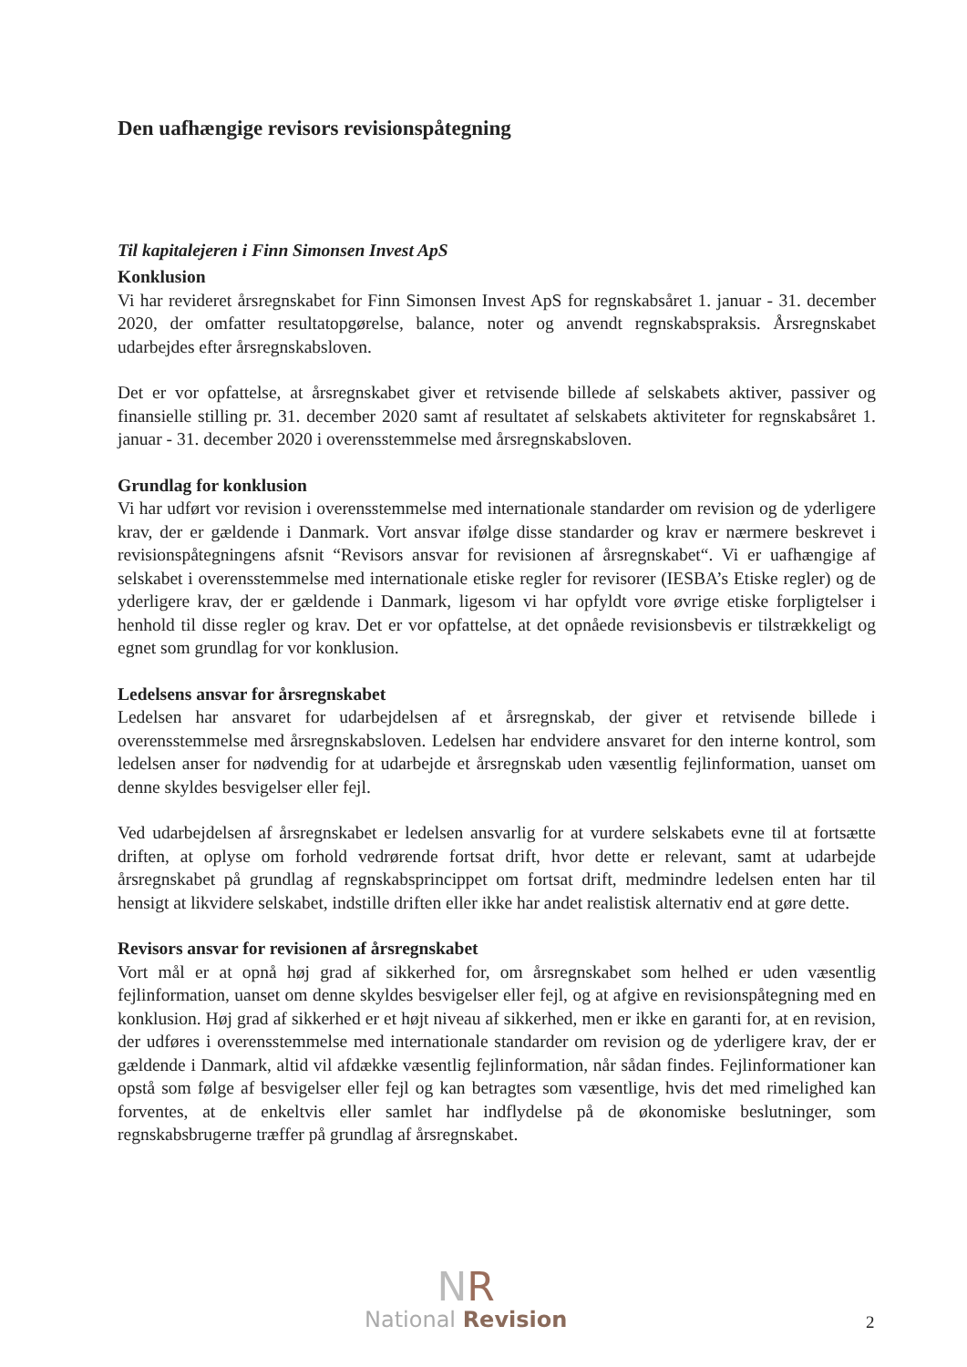Den uafhængige revisors revisionspåtegning
Til kapitalejeren i Finn Simonsen Invest ApS
Konklusion
Vi har revideret årsregnskabet for Finn Simonsen Invest ApS for regnskabsåret 1. januar - 31. december 2020, der omfatter resultatopgørelse, balance, noter og anvendt regnskabspraksis. Årsregnskabet udarbejdes efter årsregnskabsloven.
Det er vor opfattelse, at årsregnskabet giver et retvisende billede af selskabets aktiver, passiver og finansielle stilling pr. 31. december 2020 samt af resultatet af selskabets aktiviteter for regnskabsåret 1. januar - 31. december 2020 i overensstemmelse med årsregnskabsloven.
Grundlag for konklusion
Vi har udført vor revision i overensstemmelse med internationale standarder om revision og de yderligere krav, der er gældende i Danmark. Vort ansvar ifølge disse standarder og krav er nærmere beskrevet i revisionspåtegningens afsnit “Revisors ansvar for revisionen af årsregnskabet“. Vi er uafhængige af selskabet i overensstemmelse med internationale etiske regler for revisorer (IESBA’s Etiske regler) og de yderligere krav, der er gældende i Danmark, ligesom vi har opfyldt vore øvrige etiske forpligtelser i henhold til disse regler og krav. Det er vor opfattelse, at det opnåede revisionsbevis er tilstrækkeligt og egnet som grundlag for vor konklusion.
Ledelsens ansvar for årsregnskabet
Ledelsen har ansvaret for udarbejdelsen af et årsregnskab, der giver et retvisende billede i overensstemmelse med årsregnskabsloven. Ledelsen har endvidere ansvaret for den interne kontrol, som ledelsen anser for nødvendig for at udarbejde et årsregnskab uden væsentlig fejlinformation, uanset om denne skyldes besvigelser eller fejl.
Ved udarbejdelsen af årsregnskabet er ledelsen ansvarlig for at vurdere selskabets evne til at fortsætte driften, at oplyse om forhold vedrørende fortsat drift, hvor dette er relevant, samt at udarbejde årsregnskabet på grundlag af regnskabsprincippet om fortsat drift, medmindre ledelsen enten har til hensigt at likvidere selskabet, indstille driften eller ikke har andet realistisk alternativ end at gøre dette.
Revisors ansvar for revisionen af årsregnskabet
Vort mål er at opnå høj grad af sikkerhed for, om årsregnskabet som helhed er uden væsentlig fejlinformation, uanset om denne skyldes besvigelser eller fejl, og at afgive en revisionspåtegning med en konklusion. Høj grad af sikkerhed er et højt niveau af sikkerhed, men er ikke en garanti for, at en revision, der udføres i overensstemmelse med internationale standarder om revision og de yderligere krav, der er gældende i Danmark, altid vil afdække væsentlig fejlinformation, når sådan findes. Fejlinformationer kan opstå som følge af besvigelser eller fejl og kan betragtes som væsentlige, hvis det med rimelighed kan forventes, at de enkeltvis eller samlet har indflydelse på de økonomiske beslutninger, som regnskabsbrugerne træffer på grundlag af årsregnskabet.
NR
National Revision
2